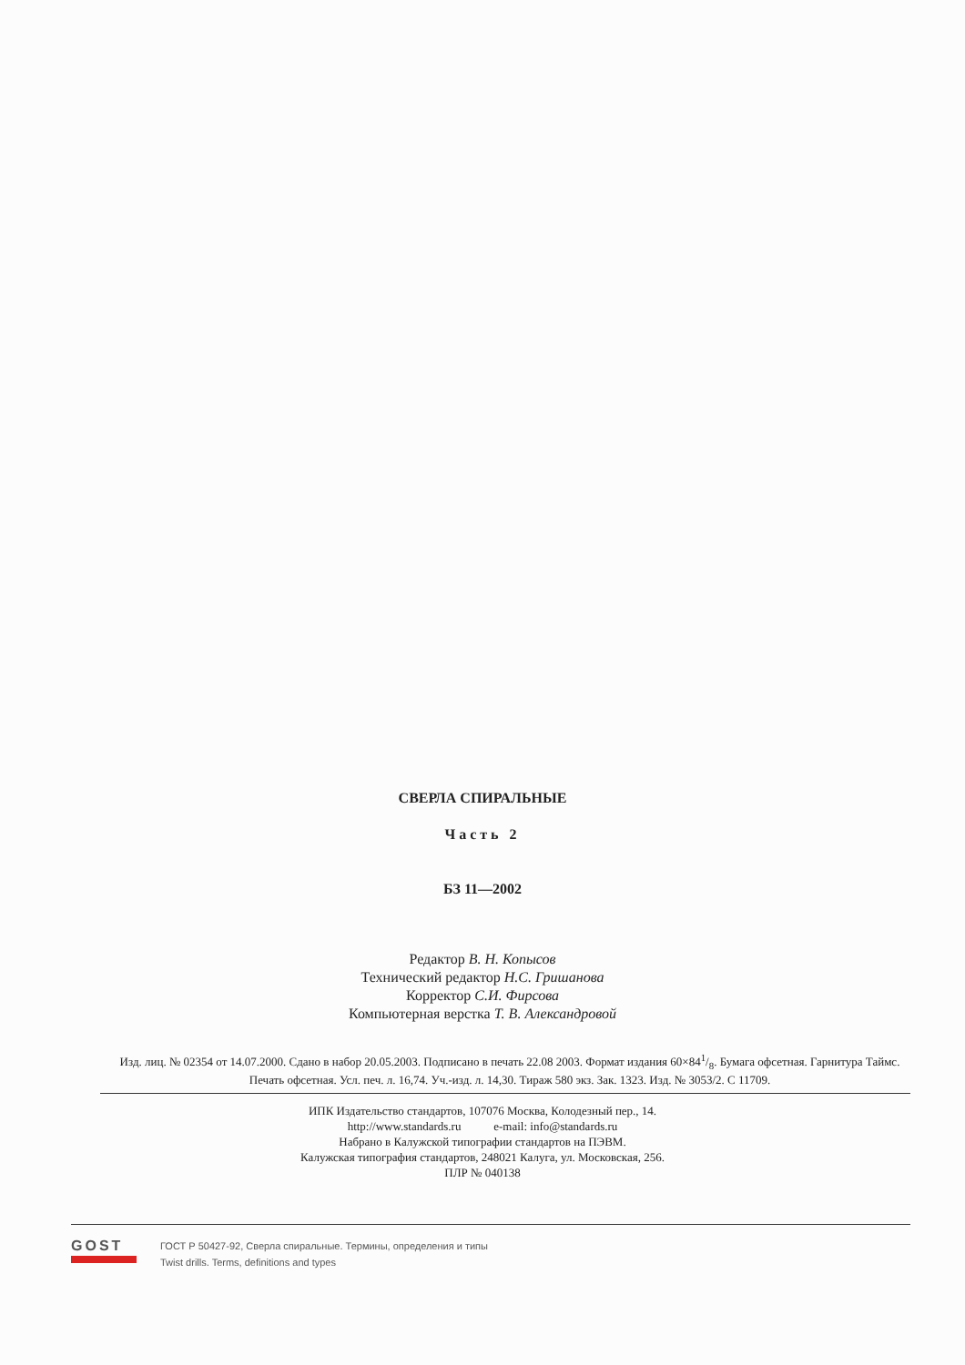СВЕРЛА СПИРАЛЬНЫЕ
Часть 2
БЗ 11—2002
Редактор В. Н. Копысов
Технический редактор Н.С. Гришанова
Корректор С.И. Фирсова
Компьютерная верстка Т. В. Александровой
Изд. лиц. № 02354 от 14.07.2000. Сдано в набор 20.05.2003. Подписано в печать 22.08 2003. Формат издания 60×841/8. Бумага офсетная. Гарнитура Таймс. Печать офсетная. Усл. печ. л. 16,74. Уч.-изд. л. 14,30. Тираж 580 экз. Зак. 1323. Изд. № 3053/2. С 11709.
ИПК Издательство стандартов, 107076 Москва, Колодезный пер., 14.
http://www.standards.ru e-mail: info@standards.ru
Набрано в Калужской типографии стандартов на ПЭВМ.
Калужская типография стандартов, 248021 Калуга, ул. Московская, 256.
ПЛР № 040138
GOST
ГОСТ Р 50427-92, Сверла спиральные. Термины, определения и типы
Twist drills. Terms, definitions and types